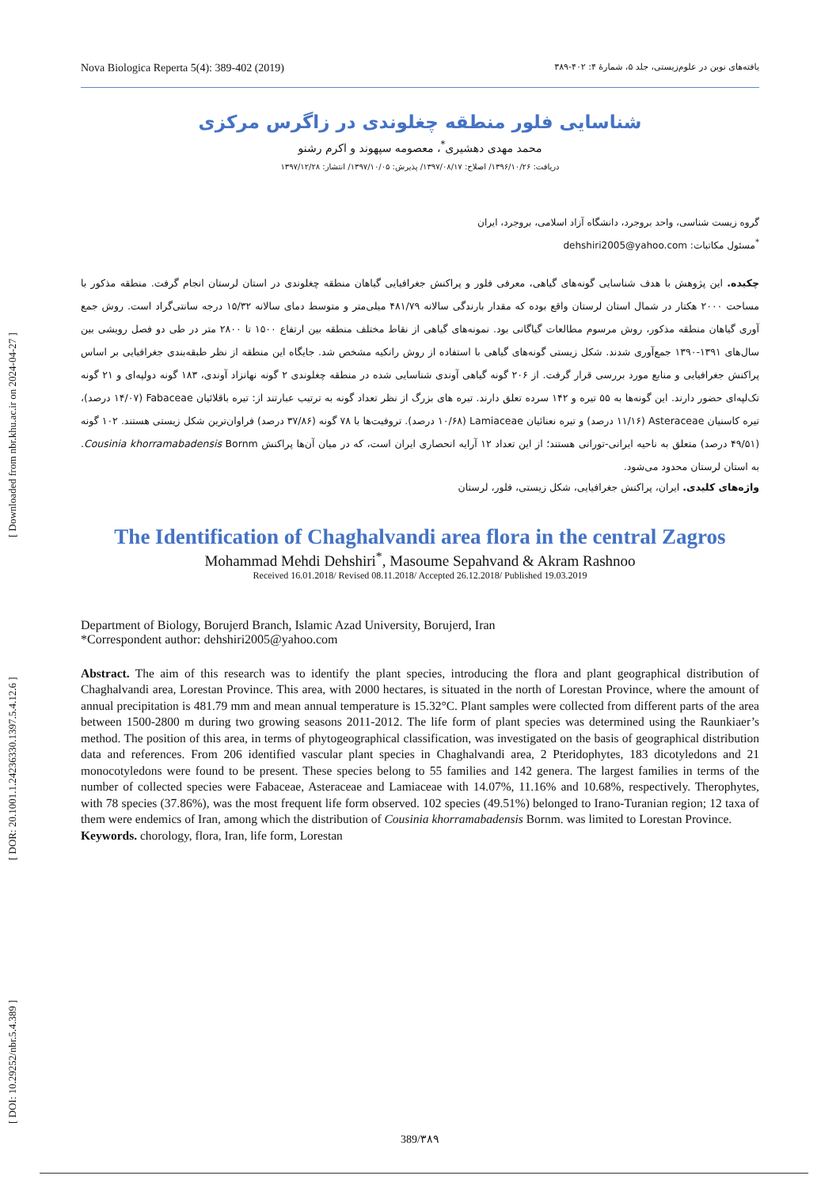[ DOI: 10.29252/nbr.5.4.389 ] [ DOR: 20.1001.1.24236330.1397.5.4.12.6 ] [ Downloaded from nbr.khu.ac.ir on 2024-04-27 ]
Nova Biologica Reperta 5(4): 389-402 (2019) یافته‌های نوین در علوم‌زیستی، جلد ۵، شمارهٔ ۴: ۴۰۲-۳۸۹
شناسایی فلور منطقه چغلوندی در زاگرس مرکزی
محمد مهدی دهشیری<sup>*</sup>، معصومه سپهوند و اکرم رشنو
دریافت: ۱۳۹۶/۱۰/۲۶/ اصلاح: ۱۳۹۷/۰۸/۱۷/ پذیرش: ۱۳۹۷/۱۰/۰۵/ انتشار: ۱۳۹۷/۱۲/۲۸
گروه زیست شناسی، واحد بروجرد، دانشگاه آزاد اسلامی، بروجرد، ایران
<sup>*</sup> مسئول مکاتبات: dehshiri2005@yahoo.com
چکیده. این پژوهش با هدف شناسایی گونه‌های گیاهی، معرفی فلور و پراکنش جغرافیایی گیاهان منطقه چغلوندی در استان لرستان انجام گرفت. منطقه مذکور با مساحت ۲۰۰۰ هکتار در شمال استان لرستان واقع بوده که مقدار بارندگی سالانه ۴۸۱/۷۹ میلی‌متر و متوسط دمای سالانه ۱۵/۳۲ درجه سانتی‌گراد است. روش جمع آوری گیاهان منطقه مذکور، روش مرسوم مطالعات گیاگانی بود. نمونه‌های گیاهی از نقاط مختلف منطقه بین ارتفاع ۱۵۰۰ تا ۲۸۰۰ متر در طی دو فصل رویشی بین سال‌های ۱۳۹۱-۱۳۹۰ جمع‌آوری شدند. شکل زیستی گونه‌های گیاهی با استفاده از روش رانکیه مشخص شد. جایگاه این منطقه از نظر طبقه‌بندی جغرافیایی بر اساس پراکنش جغرافیایی و منابع مورد بررسی قرار گرفت. از ۲۰۶ گونه گیاهی آوندی شناسایی شده در منطقه چغلوندی ۲ گونه نهانزاد آوندی، ۱۸۳ گونه دولپه‌ای و ۲۱ گونه تک‌لپه‌ای حضور دارند. این گونه‌ها به ۵۵ تیره و ۱۴۲ سرده تعلق دارند. تیره های بزرگ از نظر تعداد گونه به ترتیب عبارتند از: تیره باقلائیان Fabaceae (۱۴/۰۷ درصد)، تیره کاسنیان Asteraceae (۱۱/۱۶ درصد) و تیره نعنائیان Lamiaceae (۱۰/۶۸ درصد). تروفیت‌ها با ۷۸ گونه (۳۷/۸۶ درصد) فراوان‌ترین شکل زیستی هستند. ۱۰۲ گونه (۴۹/۵۱ درصد) متعلق به ناحیه ایرانی-تورانی هستند؛ از این تعداد ۱۲ آرایه انحصاری ایران است، که در میان آن‌ها پراکنش Cousinia khorramabadensis Bornm. به استان لرستان محدود می‌شود.
واژه‌های کلیدی. ایران، پراکنش جغرافیایی، شکل زیستی، فلور، لرستان
The Identification of Chaghalvandi area flora in the central Zagros
Mohammad Mehdi Dehshiri<sup>*</sup>, Masoume Sepahvand & Akram Rashnoo
Received 16.01.2018/ Revised 08.11.2018/ Accepted 26.12.2018/ Published 19.03.2019
Department of Biology, Borujerd Branch, Islamic Azad University, Borujerd, Iran
*Correspondent author: dehshiri2005@yahoo.com
Abstract. The aim of this research was to identify the plant species, introducing the flora and plant geographical distribution of Chaghalvandi area, Lorestan Province. This area, with 2000 hectares, is situated in the north of Lorestan Province, where the amount of annual precipitation is 481.79 mm and mean annual temperature is 15.32°C. Plant samples were collected from different parts of the area between 1500-2800 m during two growing seasons 2011-2012. The life form of plant species was determined using the Raunkiaer’s method. The position of this area, in terms of phytogeographical classification, was investigated on the basis of geographical distribution data and references. From 206 identified vascular plant species in Chaghalvandi area, 2 Pteridophytes, 183 dicotyledons and 21 monocotyledons were found to be present. These species belong to 55 families and 142 genera. The largest families in terms of the number of collected species were Fabaceae, Asteraceae and Lamiaceae with 14.07%, 11.16% and 10.68%, respectively. Therophytes, with 78 species (37.86%), was the most frequent life form observed. 102 species (49.51%) belonged to Irano-Turanian region; 12 taxa of them were endemics of Iran, among which the distribution of Cousinia khorramabadensis Bornm. was limited to Lorestan Province.
Keywords. chorology, flora, Iran, life form, Lorestan
389/۳۸۹